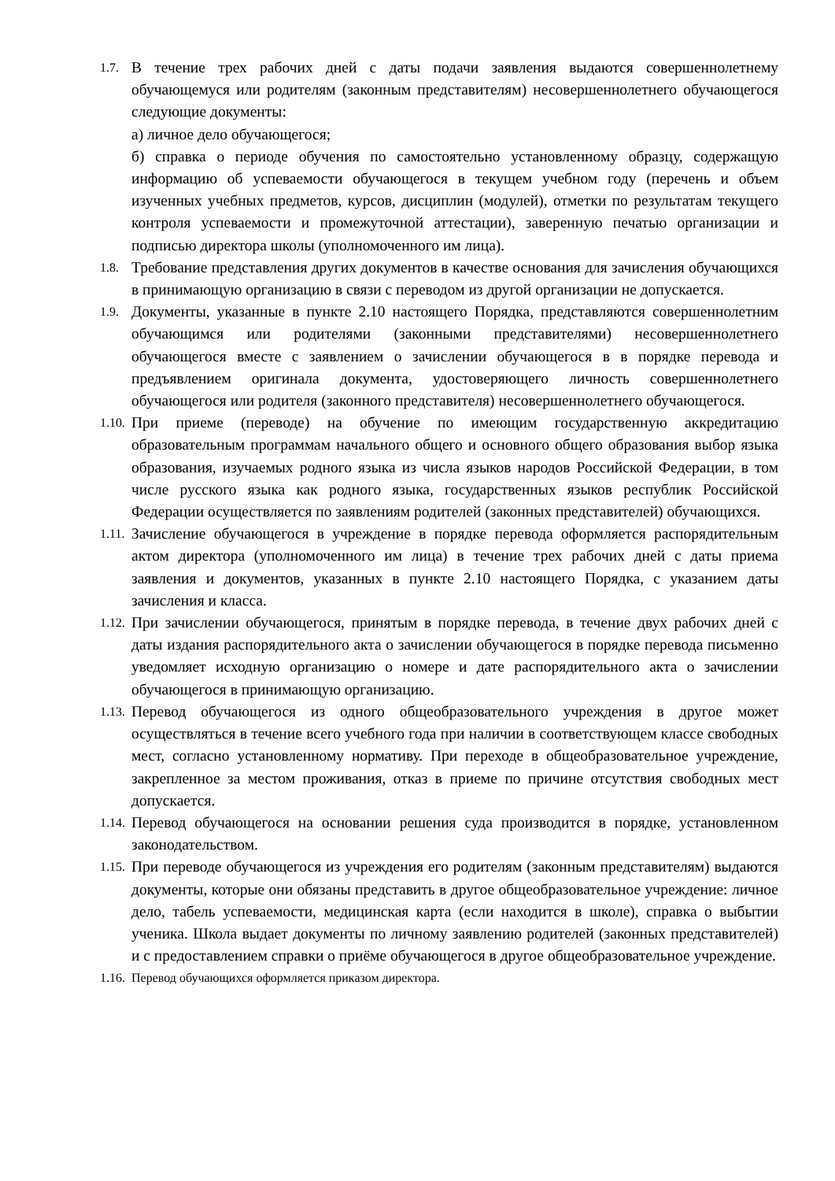1.7.
В течение трех рабочих дней с даты подачи заявления выдаются совершеннолетнему обучающемуся или родителям (законным представителям) несовершеннолетнего обучающегося следующие документы:
а) личное дело обучающегося;
б) справка о периоде обучения по самостоятельно установленному образцу, содержащую информацию об успеваемости обучающегося в текущем учебном году (перечень и объем изученных учебных предметов, курсов, дисциплин (модулей), отметки по результатам текущего контроля успеваемости и промежуточной аттестации), заверенную печатью организации и подписью директора школы (уполномоченного им лица).
1.8.
Требование представления других документов в качестве основания для зачисления обучающихся в принимающую организацию в связи с переводом из другой организации не допускается.
1.9.
Документы, указанные в пункте 2.10 настоящего Порядка, представляются совершеннолетним обучающимся или родителями (законными представителями) несовершеннолетнего обучающегося вместе с заявлением о зачислении обучающегося в в порядке перевода и предъявлением оригинала документа, удостоверяющего личность совершеннолетнего обучающегося или родителя (законного представителя) несовершеннолетнего обучающегося.
1.10.
При приеме (переводе) на обучение по имеющим государственную аккредитацию образовательным программам начального общего и основного общего образования выбор языка образования, изучаемых родного языка из числа языков народов Российской Федерации, в том числе русского языка как родного языка, государственных языков республик Российской Федерации осуществляется по заявлениям родителей (законных представителей) обучающихся.
1.11.
Зачисление обучающегося в учреждение в порядке перевода оформляется распорядительным актом директора (уполномоченного им лица) в течение трех рабочих дней с даты приема заявления и документов, указанных в пункте 2.10 настоящего Порядка, с указанием даты зачисления и класса.
1.12.
При зачислении обучающегося, принятым в порядке перевода, в течение двух рабочих дней с даты издания распорядительного акта о зачислении обучающегося в порядке перевода письменно уведомляет исходную организацию о номере и дате распорядительного акта о зачислении обучающегося в принимающую организацию.
1.13.
Перевод обучающегося из одного общеобразовательного учреждения в другое может осуществляться в течение всего учебного года при наличии в соответствующем классе свободных мест, согласно установленному нормативу. При переходе в общеобразовательное учреждение, закрепленное за местом проживания, отказ в приеме по причине отсутствия свободных мест допускается.
1.14.
Перевод обучающегося на основании решения суда производится в порядке, установленном законодательством.
1.15.
При переводе обучающегося из учреждения его родителям (законным представителям) выдаются документы, которые они обязаны представить в другое общеобразовательное учреждение: личное дело, табель успеваемости, медицинская карта (если находится в школе), справка о выбытии ученика. Школа выдает документы по личному заявлению родителей (законных представителей) и с предоставлением справки о приёме обучающегося в другое общеобразовательное учреждение.
1.16.
Перевод обучающихся оформляется приказом директора.